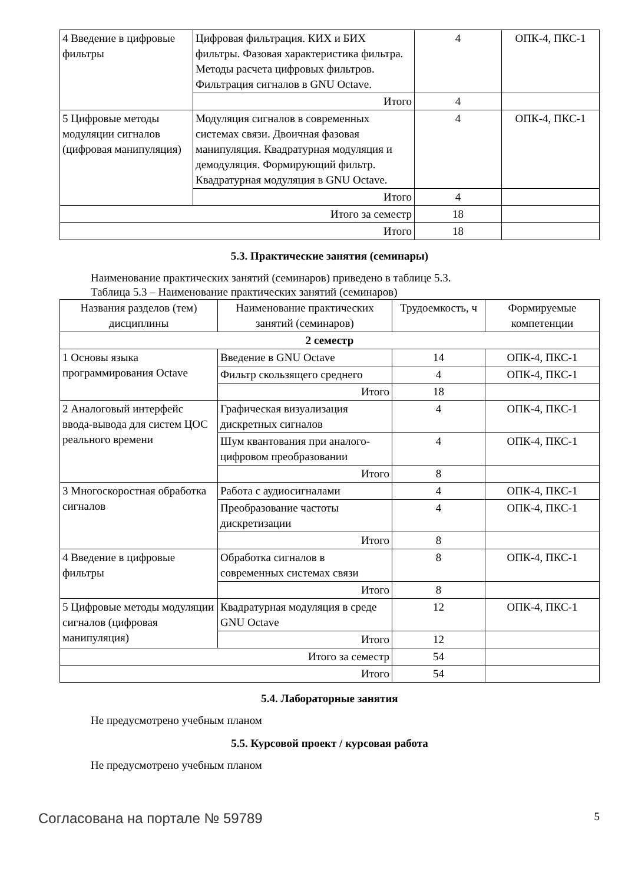| 4 Введение в цифровые фильтры | Цифровая фильтрация. КИХ и БИХ фильтры. Фазовая характеристика фильтра. Методы расчета цифровых фильтров. Фильтрация сигналов в GNU Octave. | 4 | ОПК-4, ПКС-1 |
| | Итого | 4 | |
| 5 Цифровые методы модуляции сигналов (цифровая манипуляция) | Модуляция сигналов в современных системах связи. Двоичная фазовая манипуляция. Квадратурная модуляция и демодуляция. Формирующий фильтр. Квадратурная модуляция в GNU Octave. | 4 | ОПК-4, ПКС-1 |
| | Итого | 4 | |
| Итого за семестр | | 18 | |
| Итого | | 18 | |
5.3. Практические занятия (семинары)
Наименование практических занятий (семинаров) приведено в таблице 5.3.
Таблица 5.3 – Наименование практических занятий (семинаров)
| Названия разделов (тем) дисциплины | Наименование практических занятий (семинаров) | Трудоемкость, ч | Формируемые компетенции |
| --- | --- | --- | --- |
| 2 семестр | | | |
| 1 Основы языка программирования Octave | Введение в GNU Octave | 14 | ОПК-4, ПКС-1 |
| | Фильтр скользящего среднего | 4 | ОПК-4, ПКС-1 |
| | Итого | 18 | |
| 2 Аналоговый интерфейс ввода-вывода для систем ЦОС реального времени | Графическая визуализация дискретных сигналов | 4 | ОПК-4, ПКС-1 |
| | Шум квантования при аналого-цифровом преобразовании | 4 | ОПК-4, ПКС-1 |
| | Итого | 8 | |
| 3 Многоскоростная обработка сигналов | Работа с аудиосигналами | 4 | ОПК-4, ПКС-1 |
| | Преобразование частоты дискретизации | 4 | ОПК-4, ПКС-1 |
| | Итого | 8 | |
| 4 Введение в цифровые фильтры | Обработка сигналов в современных системах связи | 8 | ОПК-4, ПКС-1 |
| | Итого | 8 | |
| 5 Цифровые методы модуляции сигналов (цифровая манипуляция) | Квадратурная модуляция в среде GNU Octave | 12 | ОПК-4, ПКС-1 |
| | Итого | 12 | |
| Итого за семестр | | 54 | |
| Итого | | 54 | |
5.4. Лабораторные занятия
Не предусмотрено учебным планом
5.5. Курсовой проект / курсовая работа
Не предусмотрено учебным планом
Согласована на портале № 59789 5